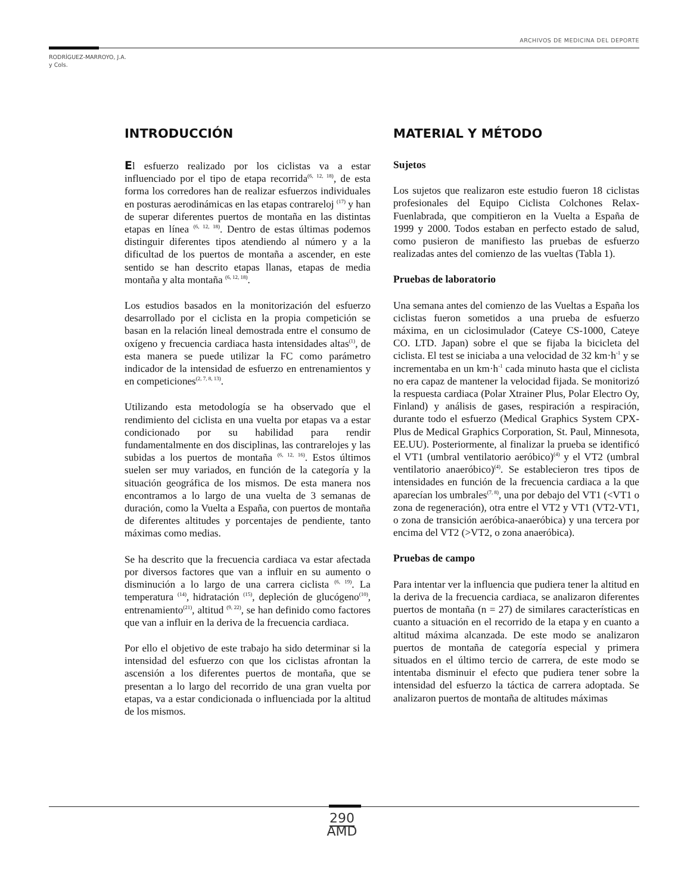ARCHIVOS DE MEDICINA DEL DEPORTE
RODRÍGUEZ-MARROYO, J.A.
y Cols.
INTRODUCCIÓN
El esfuerzo realizado por los ciclistas va a estar influenciado por el tipo de etapa recorrida<sup>(6, 12, 18)</sup>, de esta forma los corredores han de realizar esfuerzos individuales en posturas aerodinámicas en las etapas contrareloj <sup>(17)</sup> y han de superar diferentes puertos de montaña en las distintas etapas en línea <sup>(6, 12, 18)</sup>. Dentro de estas últimas podemos distinguir diferentes tipos atendiendo al número y a la dificultad de los puertos de montaña a ascender, en este sentido se han descrito etapas llanas, etapas de media montaña y alta montaña <sup>(6, 12, 18)</sup>.
Los estudios basados en la monitorización del esfuerzo desarrollado por el ciclista en la propia competición se basan en la relación lineal demostrada entre el consumo de oxígeno y frecuencia cardiaca hasta intensidades altas<sup>(1)</sup>, de esta manera se puede utilizar la FC como parámetro indicador de la intensidad de esfuerzo en entrenamientos y en competiciones<sup>(2, 7, 8, 13)</sup>.
Utilizando esta metodología se ha observado que el rendimiento del ciclista en una vuelta por etapas va a estar condicionado por su habilidad para rendir fundamentalmente en dos disciplinas, las contrarelojes y las subidas a los puertos de montaña <sup>(6, 12, 16)</sup>. Estos últimos suelen ser muy variados, en función de la categoría y la situación geográfica de los mismos. De esta manera nos encontramos a lo largo de una vuelta de 3 semanas de duración, como la Vuelta a España, con puertos de montaña de diferentes altitudes y porcentajes de pendiente, tanto máximas como medias.
Se ha descrito que la frecuencia cardiaca va estar afectada por diversos factores que van a influir en su aumento o disminución a lo largo de una carrera ciclista <sup>(6, 19)</sup>. La temperatura <sup>(14)</sup>, hidratación <sup>(15)</sup>, depleción de glucógeno<sup>(10)</sup>, entrenamiento<sup>(21)</sup>, altitud <sup>(9, 22)</sup>, se han definido como factores que van a influir en la deriva de la frecuencia cardiaca.
Por ello el objetivo de este trabajo ha sido determinar si la intensidad del esfuerzo con que los ciclistas afrontan la ascensión a los diferentes puertos de montaña, que se presentan a lo largo del recorrido de una gran vuelta por etapas, va a estar condicionada o influenciada por la altitud de los mismos.
MATERIAL Y MÉTODO
Sujetos
Los sujetos que realizaron este estudio fueron 18 ciclistas profesionales del Equipo Ciclista Colchones Relax-Fuenlabrada, que compitieron en la Vuelta a España de 1999 y 2000. Todos estaban en perfecto estado de salud, como pusieron de manifiesto las pruebas de esfuerzo realizadas antes del comienzo de las vueltas (Tabla 1).
Pruebas de laboratorio
Una semana antes del comienzo de las Vueltas a España los ciclistas fueron sometidos a una prueba de esfuerzo máxima, en un ciclosimulador (Cateye CS-1000, Cateye CO. LTD. Japan) sobre el que se fijaba la bicicleta del ciclista. El test se iniciaba a una velocidad de 32 km·h<sup>-1</sup> y se incrementaba en un km·h<sup>-1</sup> cada minuto hasta que el ciclista no era capaz de mantener la velocidad fijada. Se monitorizó la respuesta cardiaca (Polar Xtrainer Plus, Polar Electro Oy, Finland) y análisis de gases, respiración a respiración, durante todo el esfuerzo (Medical Graphics System CPX-Plus de Medical Graphics Corporation, St. Paul, Minnesota, EE.UU). Posteriormente, al finalizar la prueba se identificó el VT1 (umbral ventilatorio aeróbico)<sup>(4)</sup> y el VT2 (umbral ventilatorio anaeróbico)<sup>(4)</sup>. Se establecieron tres tipos de intensidades en función de la frecuencia cardiaca a la que aparecían los umbrales<sup>(7, 8)</sup>, una por debajo del VT1 (<VT1 o zona de regeneración), otra entre el VT2 y VT1 (VT2-VT1, o zona de transición aeróbica-anaeróbica) y una tercera por encima del VT2 (>VT2, o zona anaeróbica).
Pruebas de campo
Para intentar ver la influencia que pudiera tener la altitud en la deriva de la frecuencia cardiaca, se analizaron diferentes puertos de montaña (n = 27) de similares características en cuanto a situación en el recorrido de la etapa y en cuanto a altitud máxima alcanzada. De este modo se analizaron puertos de montaña de categoría especial y primera situados en el último tercio de carrera, de este modo se intentaba disminuir el efecto que pudiera tener sobre la intensidad del esfuerzo la táctica de carrera adoptada. Se analizaron puertos de montaña de altitudes máximas
290
AMD